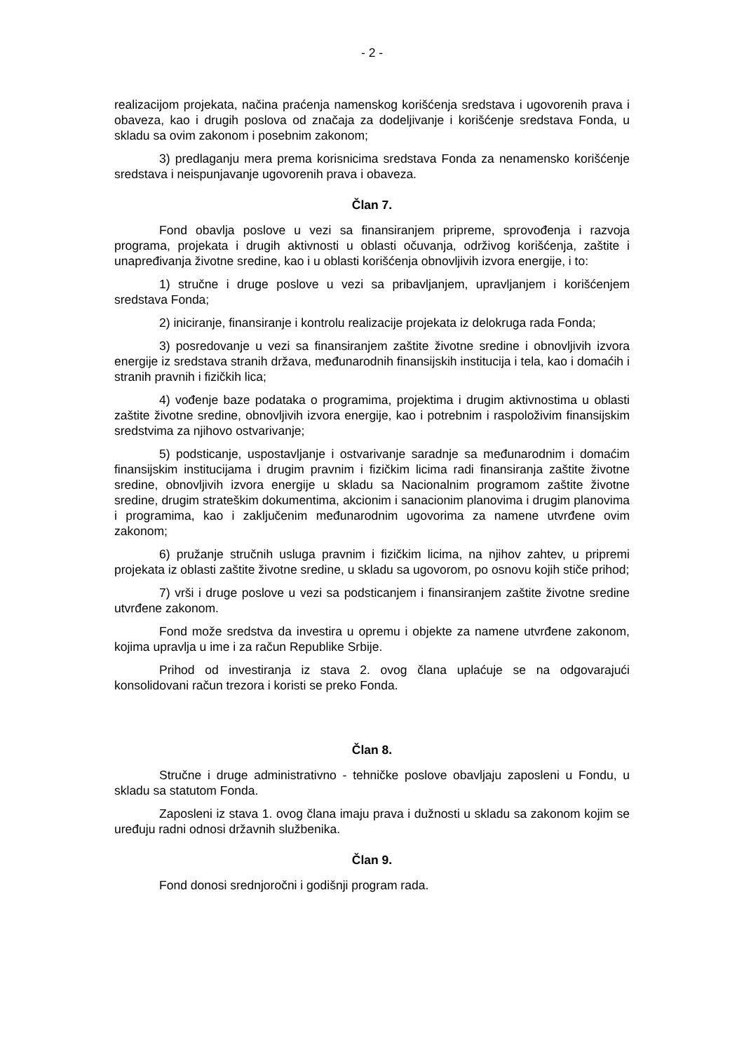- 2 -
realizacijom projekata, načina praćenja namenskog korišćenja sredstava i ugovorenih prava i obaveza, kao i drugih poslova od značaja za dodeljivanje i korišćenje sredstava Fonda, u skladu sa ovim zakonom i posebnim zakonom;
3) predlaganju mera prema korisnicima sredstava Fonda za nenamensko korišćenje sredstava i neispunjavanje ugovorenih prava i obaveza.
Član 7.
Fond obavlja poslove u vezi sa finansiranjem pripreme, sprovođenja i razvoja programa, projekata i drugih aktivnosti u oblasti očuvanja, održivog korišćenja, zaštite i unapređivanja životne sredine, kao i u oblasti korišćenja obnovljivih izvora energije, i to:
1) stručne i druge poslove u vezi sa pribavljanjem, upravljanjem i korišćenjem sredstava Fonda;
2) iniciranje, finansiranje i kontrolu realizacije projekata iz delokruga rada Fonda;
3) posredovanje u vezi sa finansiranjem zaštite životne sredine i obnovljivih izvora energije iz sredstava stranih država, međunarodnih finansijskih institucija i tela, kao i domaćih i stranih pravnih i fizičkih lica;
4) vođenje baze podataka o programima, projektima i drugim aktivnostima u oblasti zaštite životne sredine, obnovljivih izvora energije, kao i potrebnim i raspoloživim finansijskim sredstvima za njihovo ostvarivanje;
5) podsticanje, uspostavljanje i ostvarivanje saradnje sa međunarodnim i domaćim finansijskim institucijama i drugim pravnim i fizičkim licima radi finansiranja zaštite životne sredine, obnovljivih izvora energije u skladu sa Nacionalnim programom zaštite životne sredine, drugim strateškim dokumentima, akcionim i sanacionim planovima i drugim planovima i programima, kao i zaključenim međunarodnim ugovorima za namene utvrđene ovim zakonom;
6) pružanje stručnih usluga pravnim i fizičkim licima, na njihov zahtev, u pripremi projekata iz oblasti zaštite životne sredine, u skladu sa ugovorom, po osnovu kojih stiče prihod;
7) vrši i druge poslove u vezi sa podsticanjem i finansiranjem zaštite životne sredine utvrđene zakonom.
Fond može sredstva da investira u opremu i objekte za namene utvrđene zakonom, kojima upravlja u ime i za račun Republike Srbije.
Prihod od investiranja iz stava 2. ovog člana uplaćuje se na odgovarajući konsolidovani račun trezora i koristi se preko Fonda.
Član 8.
Stručne i druge administrativno - tehničke poslove obavljaju zaposleni u Fondu, u skladu sa statutom Fonda.
Zaposleni iz stava 1. ovog člana imaju prava i dužnosti u skladu sa zakonom kojim se uređuju radni odnosi državnih službenika.
Član 9.
Fond donosi srednjoročni i godišnji program rada.